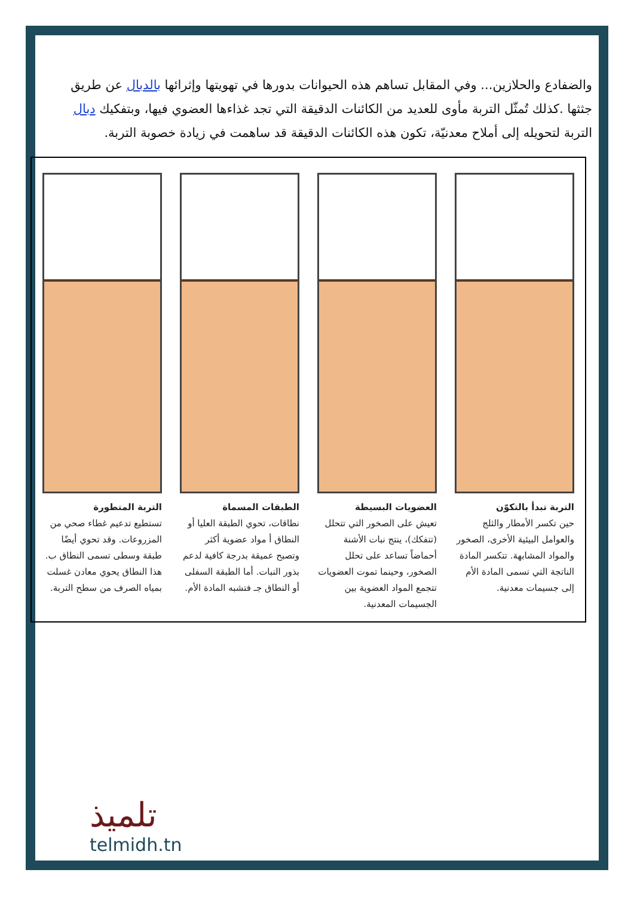والضفادع والحلازين... وفي المقابل تساهم هذه الحيوانات بدورها في تهويتها وإثرائها بالدبال عن طريق جثثها .كذلك تُمثّل التربة مأوى للعديد من الكائنات الدقيقة التي تجد غذاءها العضوي فيها، وبتفكيك دبال التربة لتحويله إلى أملاح معدنيّة، تكون هذه الكائنات الدقيقة قد ساهمت في زيادة خصوبة التربة.
التربة تبدأ بالتكوّن
حين تكسر الأمطار والثلج والعوامل البيئية الأخرى، الصخور والمواد المشابهة. تتكسر المادة الناتجة التي تسمى المادة الأم إلى جسيمات معدنية.
العضويات البسيطة
تعيش على الصخور التي تتحلل (تتفكك)، ينتج نبات الأشنة أحماضاً تساعد على تحلل الصخور، وحينما تموت العضويات تتجمع المواد العضوية بين الجسيمات المعدنية.
الطبقات المسماة
نطاقات، تحوي الطبقة العليا أو النطاق أ مواد عضوية أكثر وتصبح عميقة بدرجة كافية لدعم بذور النبات. أما الطبقة السفلى أو النطاق جـ فتشبه المادة الأم.
التربة المتطورة
تستطيع تدعيم غطاء صحي من المزروعات. وقد تحوي أيضًا طبقة وسطى تسمى النطاق ب. هذا النطاق يحوي معادن غسلت بمياه الصرف من سطح التربة.
تلميذ
telmidh.tn